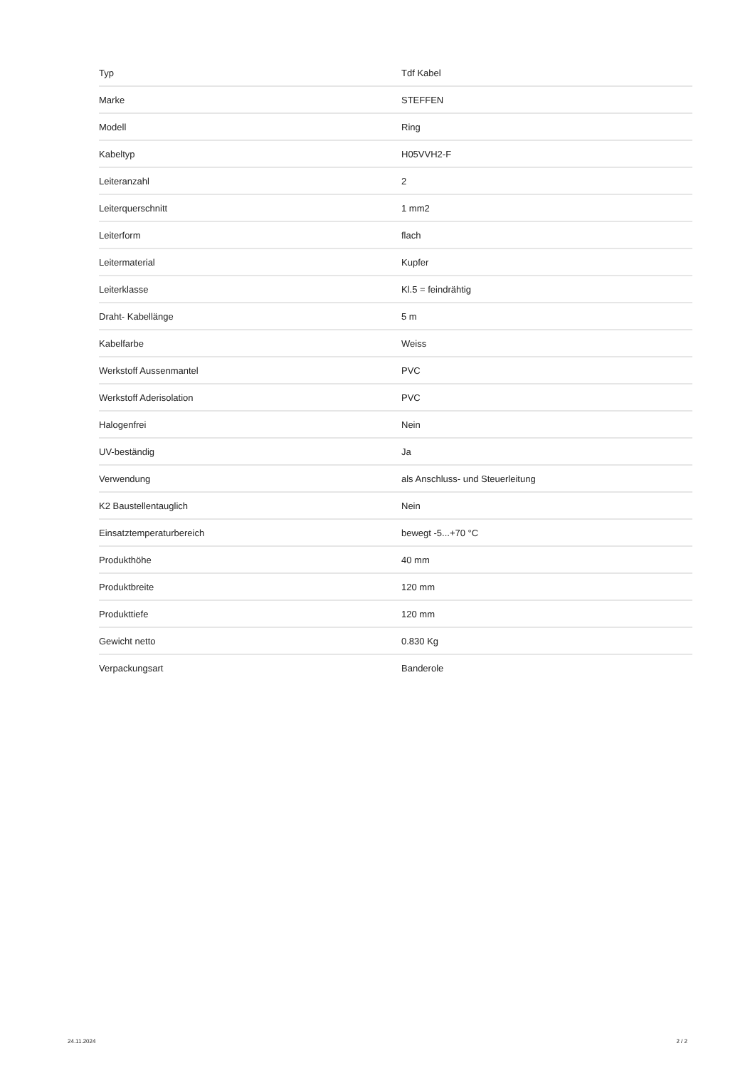| Typ | Tdf Kabel |
| Marke | STEFFEN |
| Modell | Ring |
| Kabeltyp | H05VVH2-F |
| Leiteranzahl | 2 |
| Leiterquerschnitt | 1 mm2 |
| Leiterform | flach |
| Leitermaterial | Kupfer |
| Leiterklasse | Kl.5 = feindrähtig |
| Draht- Kabellänge | 5 m |
| Kabelfarbe | Weiss |
| Werkstoff Aussenmantel | PVC |
| Werkstoff Aderisolation | PVC |
| Halogenfrei | Nein |
| UV-beständig | Ja |
| Verwendung | als Anschluss- und Steuerleitung |
| K2 Baustellentauglich | Nein |
| Einsatztemperaturbereich | bewegt -5...+70 °C |
| Produkthöhe | 40 mm |
| Produktbreite | 120 mm |
| Produkttiefe | 120 mm |
| Gewicht netto | 0.830 Kg |
| Verpackungsart | Banderole |
24.11.2024 2 / 2